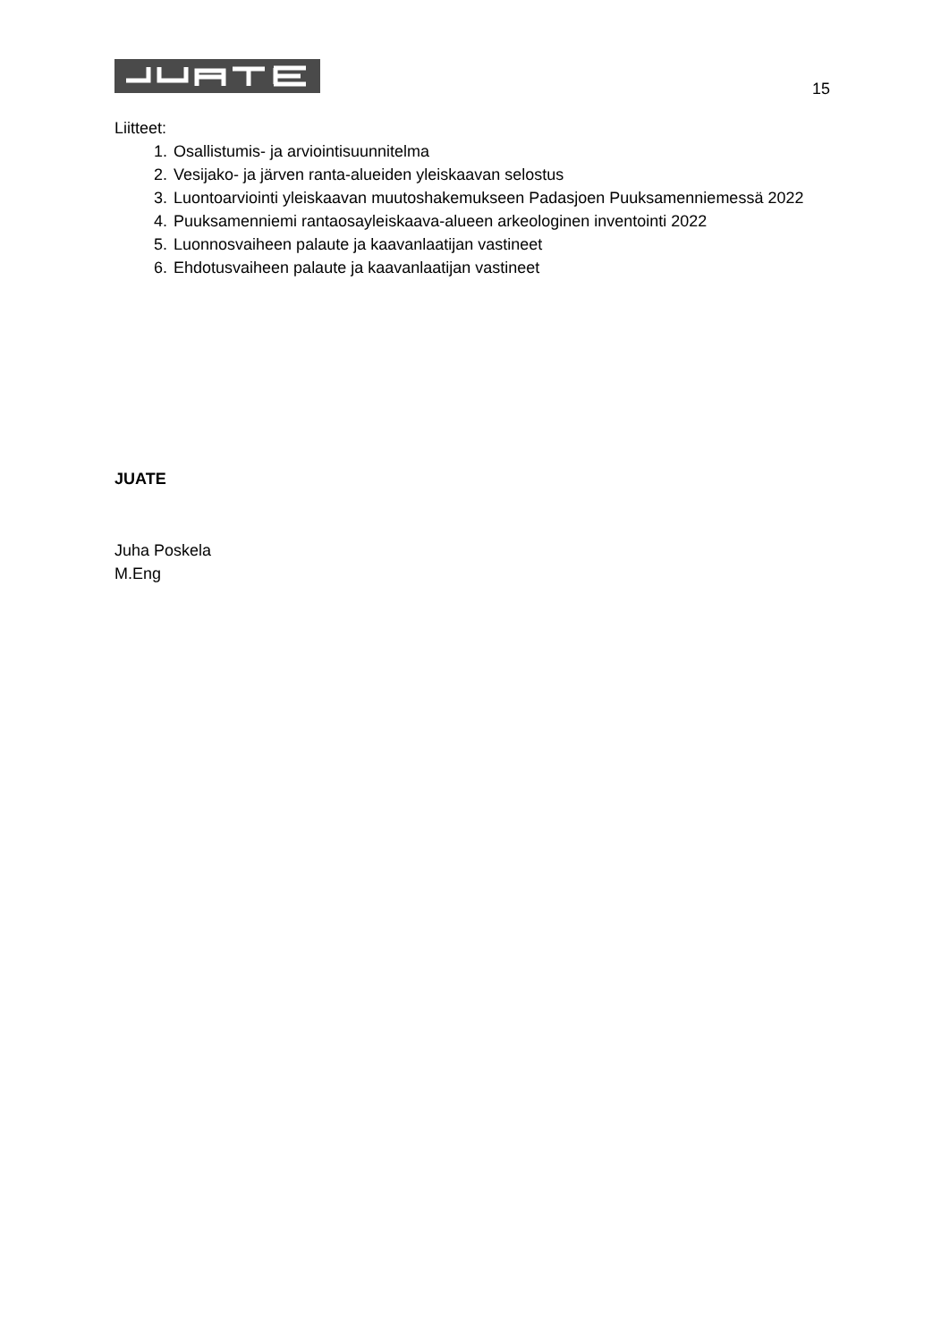15
Liitteet:
1. Osallistumis- ja arviointisuunnitelma
2. Vesijako- ja järven ranta-alueiden yleiskaavan selostus
3. Luontoarviointi yleiskaavan muutoshakemukseen Padasjoen Puuksamenniemessä 2022
4. Puuksamenniemi rantaosayleiskaava-alueen arkeologinen inventointi 2022
5. Luonnosvaiheen palaute ja kaavanlaatijan vastineet
6. Ehdotusvaiheen palaute ja kaavanlaatijan vastineet
JUATE
Juha Poskela
M.Eng